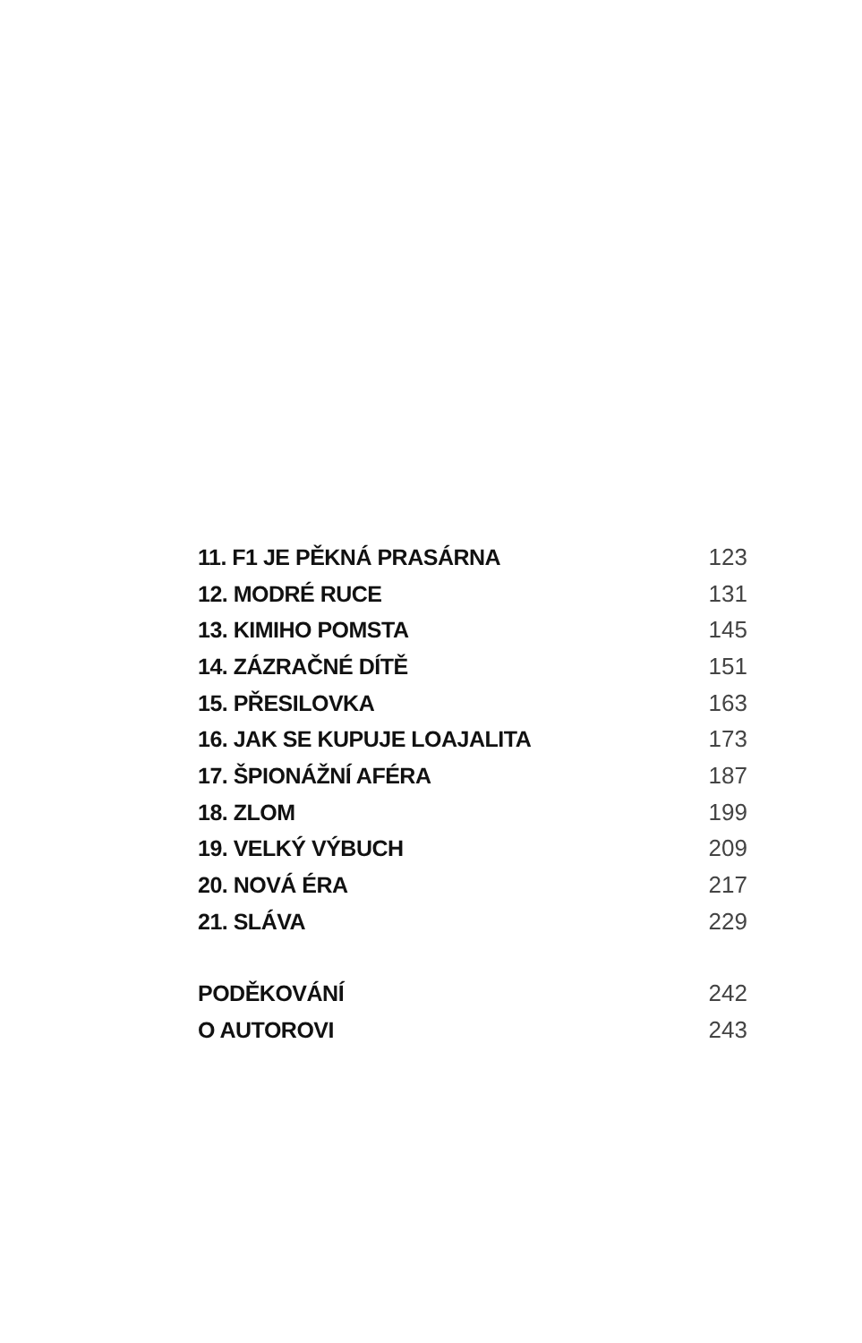11. F1 JE PĚKNÁ PRASÁRNA 123
12. MODRÉ RUCE 131
13. KIMIHO POMSTA 145
14. ZÁZRAČNÉ DÍTĚ 151
15. PŘESILOVKA 163
16. JAK SE KUPUJE LOAJALITA 173
17. ŠPIONÁŽNÍ AFÉRA 187
18. ZLOM 199
19. VELKÝ VÝBUCH 209
20. NOVÁ ÉRA 217
21. SLÁVA 229
PODĚKOVÁNÍ 242
O AUTOROVI 243